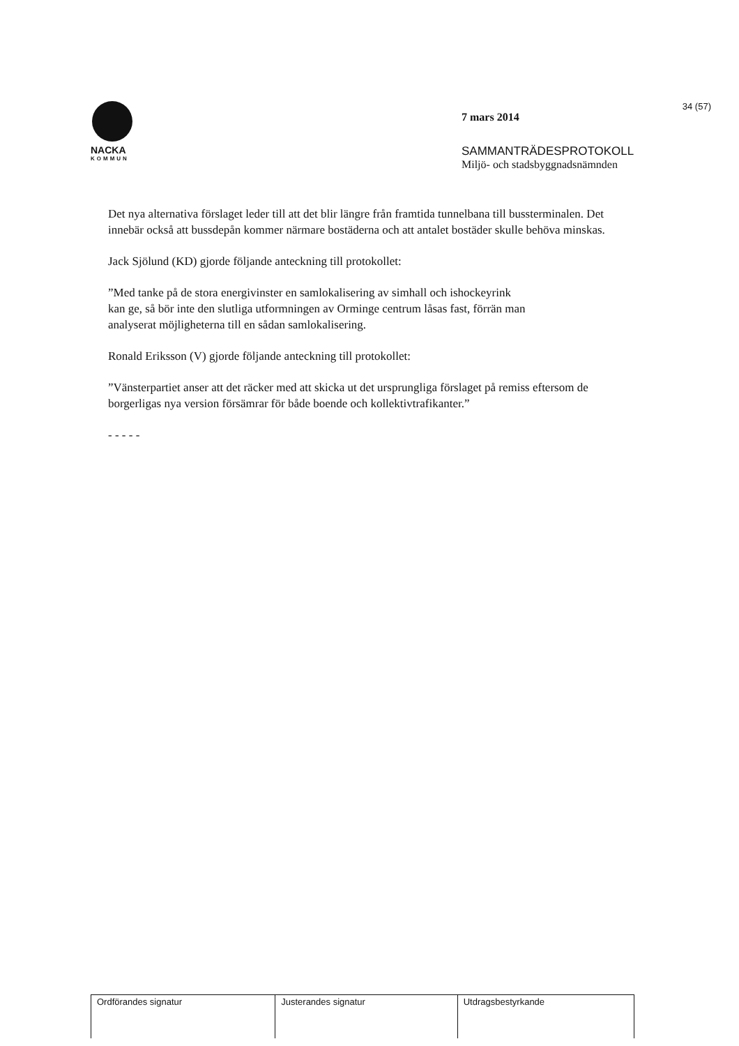NACKA
KOMMUN
7 mars 2014
SAMMANTRÄDESPROTOKOLL
Miljö- och stadsbyggnadsnämnden
34 (57)
Det nya alternativa förslaget leder till att det blir längre från framtida tunnelbana till bussterminalen. Det innebär också att bussdepån kommer närmare bostäderna och att antalet bostäder skulle behöva minskas.
Jack Sjölund (KD) gjorde följande anteckning till protokollet:
”Med tanke på de stora energivinster en samlokalisering av simhall och ishockeyrink kan ge, så bör inte den slutliga utformningen av Orminge centrum låsas fast, förrän man analyserat möjligheterna till en sådan samlokalisering.
Ronald Eriksson (V) gjorde följande anteckning till protokollet:
”Vänsterpartiet anser att det räcker med att skicka ut det ursprungliga förslaget på remiss eftersom de borgerligas nya version försämrar för både boende och kollektivtrafikanter.”
- - - - -
| Ordförandes signatur | Justerandes signatur | Utdragsbestyrkande |